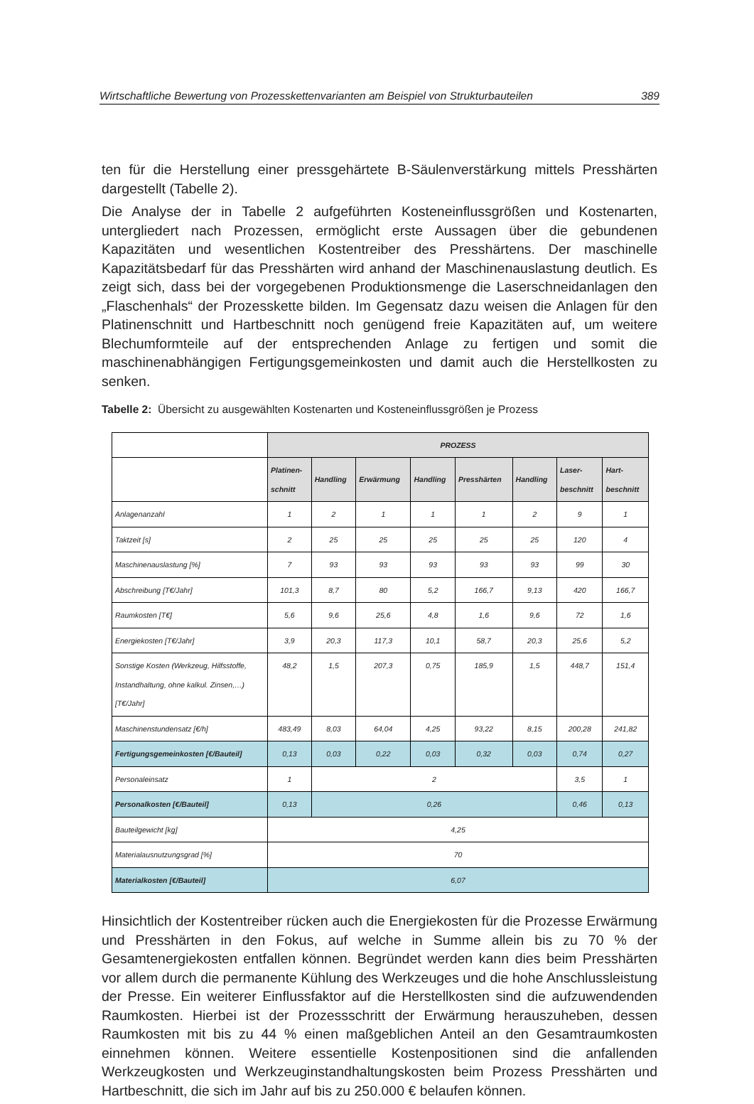Wirtschaftliche Bewertung von Prozesskettenvarianten am Beispiel von Strukturbauteilen 389
ten für die Herstellung einer pressgehärtete B-Säulenverstärkung mittels Presshärten dargestellt (Tabelle 2).
Die Analyse der in Tabelle 2 aufgeführten Kosteneinflussgrößen und Kostenarten, untergliedert nach Prozessen, ermöglicht erste Aussagen über die gebundenen Kapazitäten und wesentlichen Kostentreiber des Presshärtens. Der maschinelle Kapazitätsbedarf für das Presshärten wird anhand der Maschinenauslastung deutlich. Es zeigt sich, dass bei der vorgegebenen Produktionsmenge die Laserschneidanlagen den „Flaschenhals“ der Prozesskette bilden. Im Gegensatz dazu weisen die Anlagen für den Platinenschnitt und Hartbeschnitt noch genügend freie Kapazitäten auf, um weitere Blechumformteile auf der entsprechenden Anlage zu fertigen und somit die maschinenabhängigen Fertigungsgemeinkosten und damit auch die Herstellkosten zu senken.
Tabelle 2: Übersicht zu ausgewählten Kostenarten und Kosteneinflussgrößen je Prozess
| | PROZESS | | | | | | | |
| | Platinen- schnitt | Handling | Erwärmung | Handling | Presshärten | Handling | Laser- beschnitt | Hart- beschnitt |
| Anlagenanzahl | 1 | 2 | 1 | 1 | 1 | 2 | 9 | 1 |
| Taktzeit [s] | 2 | 25 | 25 | 25 | 25 | 25 | 120 | 4 |
| Maschinenauslastung [%] | 7 | 93 | 93 | 93 | 93 | 93 | 99 | 30 |
| Abschreibung [T€/Jahr] | 101,3 | 8,7 | 80 | 5,2 | 166,7 | 9,13 | 420 | 166,7 |
| Raumkosten [T€] | 5,6 | 9,6 | 25,6 | 4,8 | 1,6 | 9,6 | 72 | 1,6 |
| Energiekosten [T€/Jahr] | 3,9 | 20,3 | 117,3 | 10,1 | 58,7 | 20,3 | 25,6 | 5,2 |
| Sonstige Kosten (Werkzeug, Hilfsstoffe, Instandhaltung, ohne kalkul. Zinsen,…) [T€/Jahr] | 48,2 | 1,5 | 207,3 | 0,75 | 185,9 | 1,5 | 448,7 | 151,4 |
| Maschinenstundensatz [€/h] | 483,49 | 8,03 | 64,04 | 4,25 | 93,22 | 8,15 | 200,28 | 241,82 |
| Fertigungsgemeinkosten [€/Bauteil] | 0,13 | 0,03 | 0,22 | 0,03 | 0,32 | 0,03 | 0,74 | 0,27 |
| Personaleinsatz | 1 | 2 | | | | | 3,5 | 1 |
| Personalkosten [€/Bauteil] | 0,13 | 0,26 | | | | | 0,46 | 0,13 |
| Bauteilgewicht [kg] | 4,25 | | | | | | | |
| Materialausnutzungsgrad [%] | 70 | | | | | | | |
| Materialkosten [€/Bauteil] | 6,07 | | | | | | | |
Hinsichtlich der Kostentreiber rücken auch die Energiekosten für die Prozesse Erwärmung und Presshärten in den Fokus, auf welche in Summe allein bis zu 70 % der Gesamtenergiekosten entfallen können. Begründet werden kann dies beim Presshärten vor allem durch die permanente Kühlung des Werkzeuges und die hohe Anschlussleistung der Presse. Ein weiterer Einflussfaktor auf die Herstellkosten sind die aufzuwendenden Raumkosten. Hierbei ist der Prozessschritt der Erwärmung herauszuheben, dessen Raumkosten mit bis zu 44 % einen maßgeblichen Anteil an den Gesamtraumkosten einnehmen können. Weitere essentielle Kostenpositionen sind die anfallenden Werkzeugkosten und Werkzeuginstandhaltungskosten beim Prozess Presshärten und Hartbeschnitt, die sich im Jahr auf bis zu 250.000 € belaufen können.